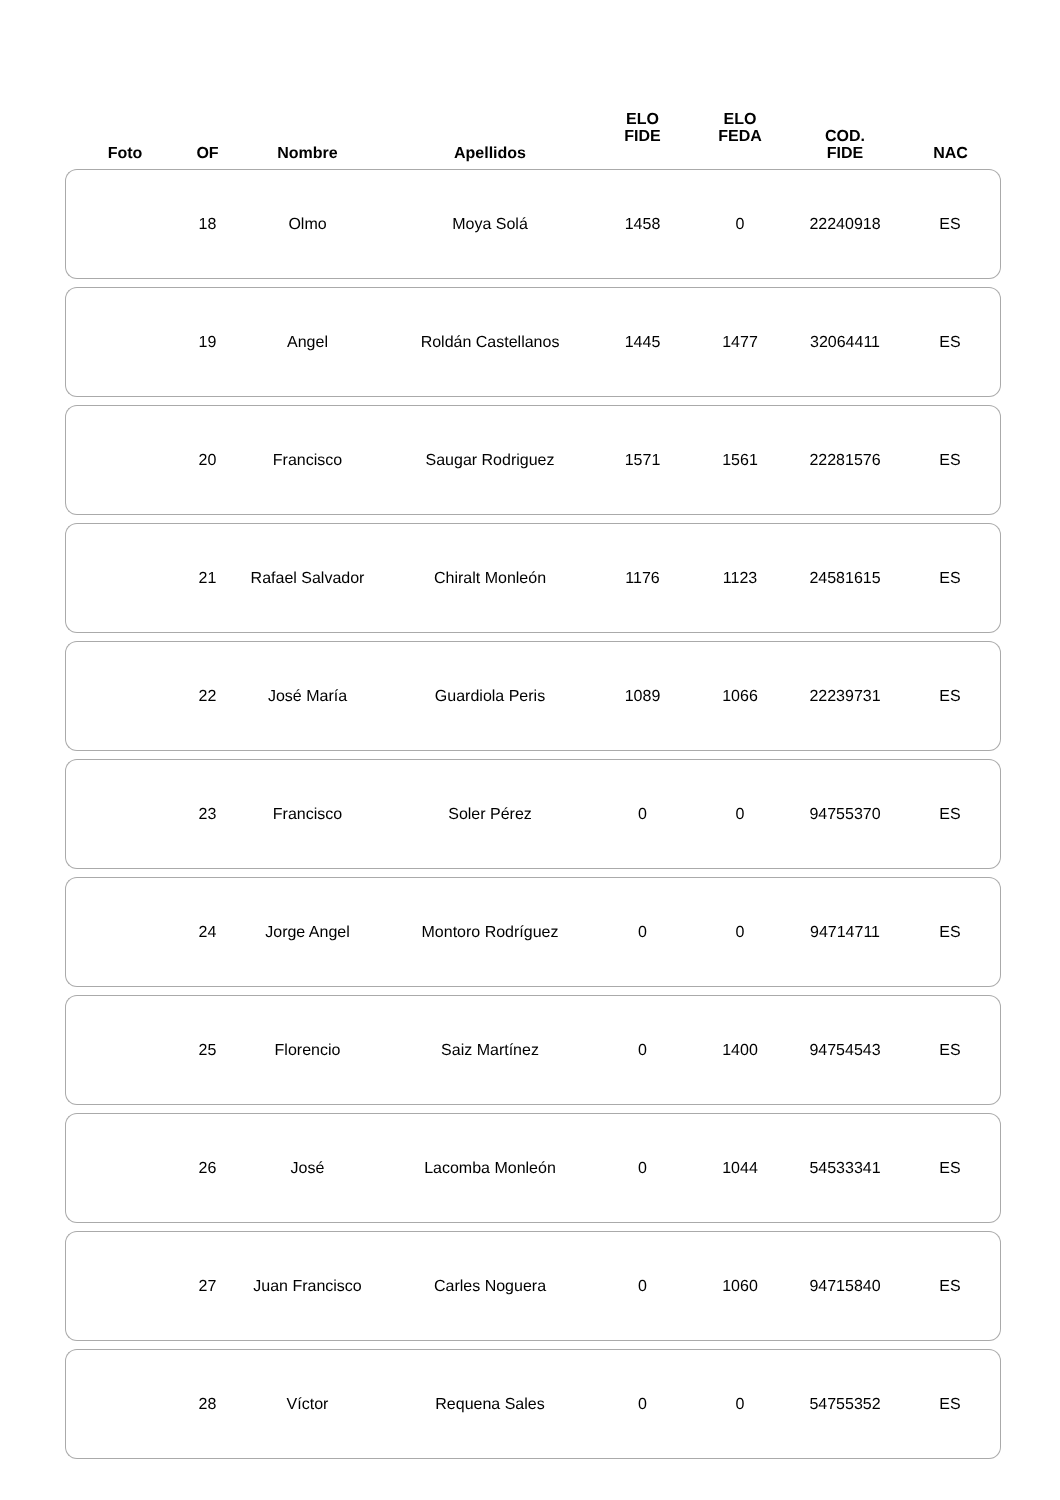| Foto | OF | Nombre | Apellidos | ELO FIDE | ELO FEDA | COD. FIDE | NAC |
| --- | --- | --- | --- | --- | --- | --- | --- |
| | 18 | Olmo | Moya Solá | 1458 | 0 | 22240918 | ES |
| | 19 | Angel | Roldán Castellanos | 1445 | 1477 | 32064411 | ES |
| | 20 | Francisco | Saugar Rodriguez | 1571 | 1561 | 22281576 | ES |
| | 21 | Rafael Salvador | Chiralt Monleón | 1176 | 1123 | 24581615 | ES |
| | 22 | José María | Guardiola Peris | 1089 | 1066 | 22239731 | ES |
| | 23 | Francisco | Soler Pérez | 0 | 0 | 94755370 | ES |
| | 24 | Jorge Angel | Montoro Rodríguez | 0 | 0 | 94714711 | ES |
| | 25 | Florencio | Saiz Martínez | 0 | 1400 | 94754543 | ES |
| | 26 | José | Lacomba Monleón | 0 | 1044 | 54533341 | ES |
| | 27 | Juan Francisco | Carles Noguera | 0 | 1060 | 94715840 | ES |
| | 28 | Víctor | Requena Sales | 0 | 0 | 54755352 | ES |